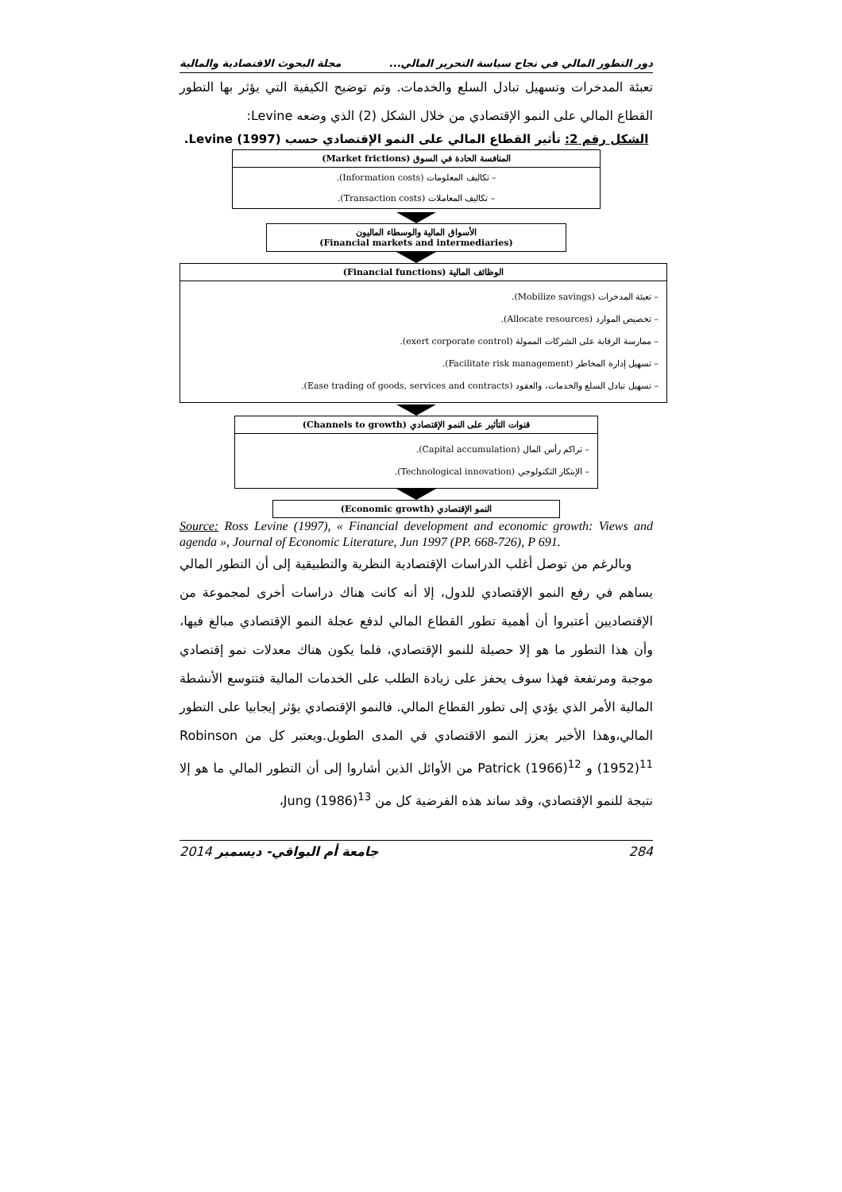دور التطور المالي في نجاح سياسة التحرير المالي... مجلة البحوث الاقتصادية والمالية
تعبئة المدخرات وتسهيل تبادل السلع والخدمات. وتم توضيح الكيفية التي يؤثر بها التطور القطاع المالي على النمو الإقتصادي من خلال الشكل (2) الذي وضعه Levine:
الشكل رقم 2: تأثير القطاع المالي على النمو الإقتصادي حسب Levine (1997).
المنافسة الحادة في السوق (Market frictions)
– تكاليف المعلومات (Information costs).
– تكاليف المعاملات (Transaction costs).
الأسواق المالية والوسطاء الماليون
(Financial markets and intermediaries)
الوظائف المالية (Financial functions)
– تعبئة المدخرات (Mobilize savings).
– تخصيص الموارد (Allocate resources).
– ممارسة الرقابة على الشركات الممولة (exert corporate control).
– تسهيل إدارة المخاطر (Facilitate risk management).
– تسهيل تبادل السلع والخدمات، والعقود (Ease trading of goods, services and contracts).
قنوات التأثير على النمو الإقتصادي (Channels to growth)
– تراكم رأس المال (Capital accumulation).
– الإبتكار التكنولوجي (Technological innovation).
النمو الإقتصادي (Economic growth)
Source: Ross Levine (1997), « Financial development and economic growth: Views and agenda », Journal of Economic Literature, Jun 1997 (PP. 668-726), P 691.
وبالرغم من توصل أغلب الدراسات الإقتصادية النظرية والتطبيقية إلى أن التطور المالي يساهم في رفع النمو الإقتصادي للدول، إلا أنه كانت هناك دراسات أخرى لمجموعة من الإقتصاديين أعتبروا أن أهمية تطور القطاع المالي لدفع عجلة النمو الإقتصادي مبالغ فيها، وأن هذا التطور ما هو إلا حصيلة للنمو الإقتصادي، فلما يكون هناك معدلات نمو إقتصادي موجبة ومرتفعة فهذا سوف يحفز على زيادة الطلب على الخدمات المالية فتتوسع الأنشطة المالية الأمر الذي يؤدي إلى تطور القطاع المالي. فالنمو الإقتصادي يؤثر إيجابيا على التطور المالي،وهذا الأخير يعزز النمو الاقتصادي في المدى الطويل.ويعتبر كل من Robinson (1952)<sup>11</sup> و Patrick (1966)<sup>12</sup> من الأوائل الذين أشاروا إلى أن التطور المالي ما هو إلا نتيجة للنمو الإقتصادي، وقد ساند هذه الفرضية كل من Jung (1986)<sup>13</sup>،
284 جامعة أم البواقي- ديسمبر 2014